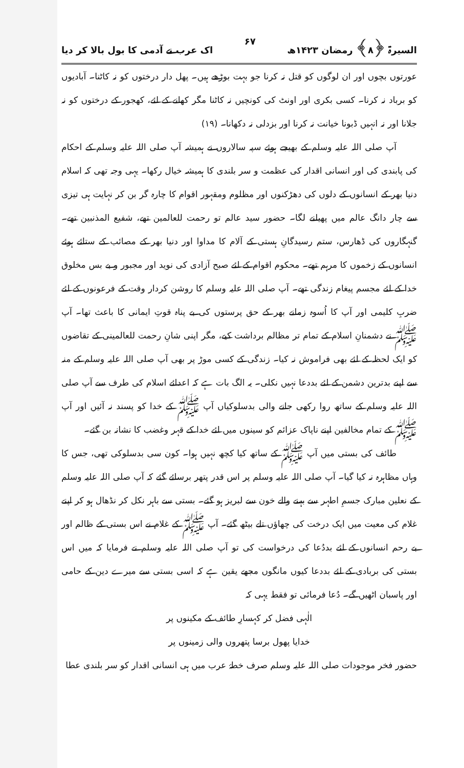السیرۃ ﴿۸﴾ رمضان ۱۴۲۳ھ ۶۷ اک عرب نے آدمی کا بول بالا کر دیا
عورتوں بچوں اور ان لوگوں کو قتل نہ کرنا جو بہت بوڑھے ہیں۔ پھل دار درختوں کو نہ کاٹنا۔ آبادیوں کو برباد نہ کرنا۔ کسی بکری اور اونٹ کی کونچیں نہ کاٹنا مگر کھانے کے لئے، کھجور کے درختوں کو نہ جلانا اور نہ انہیں ڈبونا خیانت نہ کرنا اور بزدلی نہ دکھانا۔ (۱۹)
آپ صلی اللہ علیہ وسلم کے بھیجے ہوئے سپہ سالاروں نے ہمیشہ آپ صلی اللہ علیہ وسلم کے احکام کی پابندی کی اور انسانی اقدار کی عظمت و سر بلندی کا ہمیشہ خیال رکھا۔ یہی وجہ تھی کہ اسلام دنیا بھر کے انسانوں کے دلوں کی دھڑکنوں اور مظلوم ومقہور اقوام کا چارہ گر بن کر نہایت ہی تیزی سے چار دانگ عالم میں پھیلنے لگا۔ حضور سید عالم تو رحمت للعالمین تھے، شفیع المذنبین تھے۔ گنہگاروں کی ڈھارس، ستم رسیدگانِ ہستی کے آلام کا مداوا اور دنیا بھر کے مصائب کے ستائے ہوئے انسانوں کے زخموں کا مرہم تھے۔ محکوم اقوام کے لئے صبح آزادی کی نوید اور مجبور و بے بس مخلوق خدا کے لئے مجسم پیغام زندگی تھے۔ آپ صلی اللہ علیہ وسلم کا روشن کردار وقت کے فرعونوں کے لئے ضربِ کلیمی اور آپ کا اُسوہ زمانے بھر کے حق پرستوں کی بے پناہ قوتِ ایمانی کا باعث تھا۔ آپ ﷺ نے دشمنانِ اسلام کے تمام تر مظالم برداشت کیے، مگر اپنی شانِ رحمت للعالمینی کے تقاضوں کو ایک لحظہ کے لئے بھی فراموش نہ کیا۔ زندگی کے کسی موڑ پر بھی آپ صلی اللہ علیہ وسلم کے منہ سے اپنے بدترین دشمن کے لئے بددعا نہیں نکلی۔ یہ الگ بات ہے کہ اعدائے اسلام کی طرف سے آپ صلی اللہ علیہ وسلم کے ساتھ روا رکھی جانے والی بدسلوکیاں آپ ﷺ کے خدا کو پسند نہ آئیں اور آپ ﷺ کے تمام مخالفین اپنے ناپاک عزائم کو سینوں میں لئے خدا کے قہر وغضب کا نشانہ بن گئے۔
طائف کی بستی میں آپ ﷺ کے ساتھ کیا کچھ نہیں ہوا۔ کون سی بدسلوکی تھی، جس کا وہاں مظاہرہ نہ کیا گیا۔ آپ صلی اللہ علیہ وسلم پر اس قدر پتھر برسائے گئے کہ آپ صلی اللہ علیہ وسلم کے نعلین مبارک جسمِ اطہر سے بہنے والے خون سے لبریز ہو گئے۔ بستی سے باہر نکل کر نڈھال ہو کر اپنے غلام کی معیت میں ایک درخت کی چھاؤں تلے بیٹھ گئے۔ آپ ﷺ کے غلام نے اس بستی کے ظالم اور بے رحم انسانوں کے لئے بددُعا کی درخواست کی تو آپ صلی اللہ علیہ وسلم نے فرمایا کہ میں اس بستی کی بربادی کے لئے بددعا کیوں مانگوں مجھے یقین ہے کہ اسی بستی سے میرے دین کے حامی اور پاسبان اٹھیں گے۔ دُعا فرمائی تو فقط یہی کہ
الٰہی فضل کر کہسارِ طائف کے مکینوں پر
خدایا پھول برسا پتھروں والی زمینوں پر
حضور فخر موجودات صلی اللہ علیہ وسلم صرف خطۂ عرب میں ہی انسانی اقدار کو سر بلندی عطا